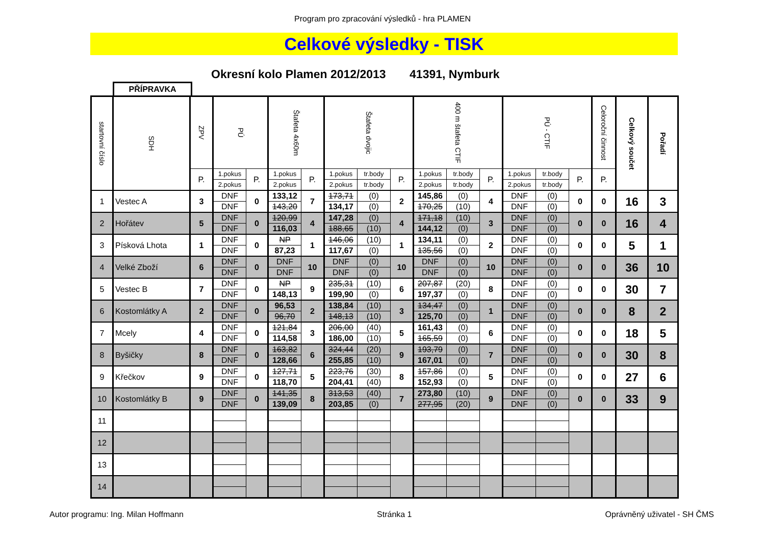Program pro zpracování výsledků - hra PLAMEN
Celkové výsledky - TISK
Okresní kolo Plamen 2012/2013 41391, Nymburk
PŘÍPRAVKA
| startovní číslo | SDH | ZPV | PÚ | | Štafeta 4x60m | | Štafeta dvojic | | | 400 m štafeta CTIF | | | PÚ - CTIF | | | Celoroční činnost | Celkový součet | Pořadí |
| --- | --- | --- | --- | --- | --- | --- | --- | --- | --- | --- | --- | --- | --- | --- | --- | --- | --- | --- |
| | | P. | 1.pokus | P. | 1.pokus | P. | 1.pokus | tr.body | P. | 1.pokus | tr.body | P. | 1.pokus | tr.body | P. | P. | | |
| | | | 2.pokus | | 2.pokus | | 2.pokus | tr.body | | 2.pokus | tr.body | | 2.pokus | tr.body | | | | |
| 1 | Vestec A | 3 | DNF | 0 | 133,12 | 7 | 173,71 | (0) | 2 | 145,86 | (0) | 4 | DNF | (0) | 0 | 0 | 16 | 3 |
| | | | DNF | | 143,20 | | 134,17 | (0) | | 170,25 | (10) | | DNF | (0) | | | | |
| 2 | Hořátev | 5 | DNF | 0 | 120,99 | 4 | 147,28 | (0) | 4 | 171,18 | (10) | 3 | DNF | (0) | 0 | 0 | 16 | 4 |
| | | | DNF | | 116,03 | | 188,65 | (10) | | 144,12 | (0) | | DNF | (0) | | | | |
| 3 | Písková Lhota | 1 | DNF | 0 | NP | 1 | 146,06 | (10) | 1 | 134,11 | (0) | 2 | DNF | (0) | 0 | 0 | 5 | 1 |
| | | | DNF | | 87,23 | | 117,67 | (0) | | 135,56 | (0) | | DNF | (0) | | | | |
| 4 | Velké Zboží | 6 | DNF | 0 | DNF | 10 | DNF | (0) | 10 | DNF | (0) | 10 | DNF | (0) | 0 | 0 | 36 | 10 |
| | | | DNF | | DNF | | DNF | (0) | | DNF | (0) | | DNF | (0) | | | | |
| 5 | Vestec B | 7 | DNF | 0 | NP | 9 | 235,31 | (10) | 6 | 207,87 | (20) | 8 | DNF | (0) | 0 | 0 | 30 | 7 |
| | | | DNF | | 148,13 | | 199,90 | (0) | | 197,37 | (0) | | DNF | (0) | | | | |
| 6 | Kostomlátky A | 2 | DNF | 0 | 96,53 | 2 | 138,84 | (10) | 3 | 134,47 | (0) | 1 | DNF | (0) | 0 | 0 | 8 | 2 |
| | | | DNF | | 96,70 | | 148,13 | (10) | | 125,70 | (0) | | DNF | (0) | | | | |
| 7 | Mcely | 4 | DNF | 0 | 121,84 | 3 | 206,00 | (40) | 5 | 161,43 | (0) | 6 | DNF | (0) | 0 | 0 | 18 | 5 |
| | | | DNF | | 114,58 | | 186,00 | (10) | | 165,59 | (0) | | DNF | (0) | | | | |
| 8 | Byšičky | 8 | DNF | 0 | 163,82 | 6 | 324,44 | (20) | 9 | 193,79 | (0) | 7 | DNF | (0) | 0 | 0 | 30 | 8 |
| | | | DNF | | 128,66 | | 255,85 | (10) | | 167,01 | (0) | | DNF | (0) | | | | |
| 9 | Křečkov | 9 | DNF | 0 | 127,71 | 5 | 223,76 | (30) | 8 | 157,86 | (0) | 5 | DNF | (0) | 0 | 0 | 27 | 6 |
| | | | DNF | | 118,70 | | 204,41 | (40) | | 152,93 | (0) | | DNF | (0) | | | | |
| 10 | Kostomlátky B | 9 | DNF | 0 | 141,35 | 8 | 313,53 | (40) | 7 | 273,80 | (10) | 9 | DNF | (0) | 0 | 0 | 33 | 9 |
| | | | DNF | | 139,09 | | 203,85 | (0) | | 277,95 | (20) | | DNF | (0) | | | | |
| 11 | | | | | | | | | | | | | | | | | | |
| 12 | | | | | | | | | | | | | | | | | | |
| 13 | | | | | | | | | | | | | | | | | | |
| 14 | | | | | | | | | | | | | | | | | | |
Autor programu: Ing. Milan Hoffmann
Stránka 1 Oprávněný uživatel - SH ČMS